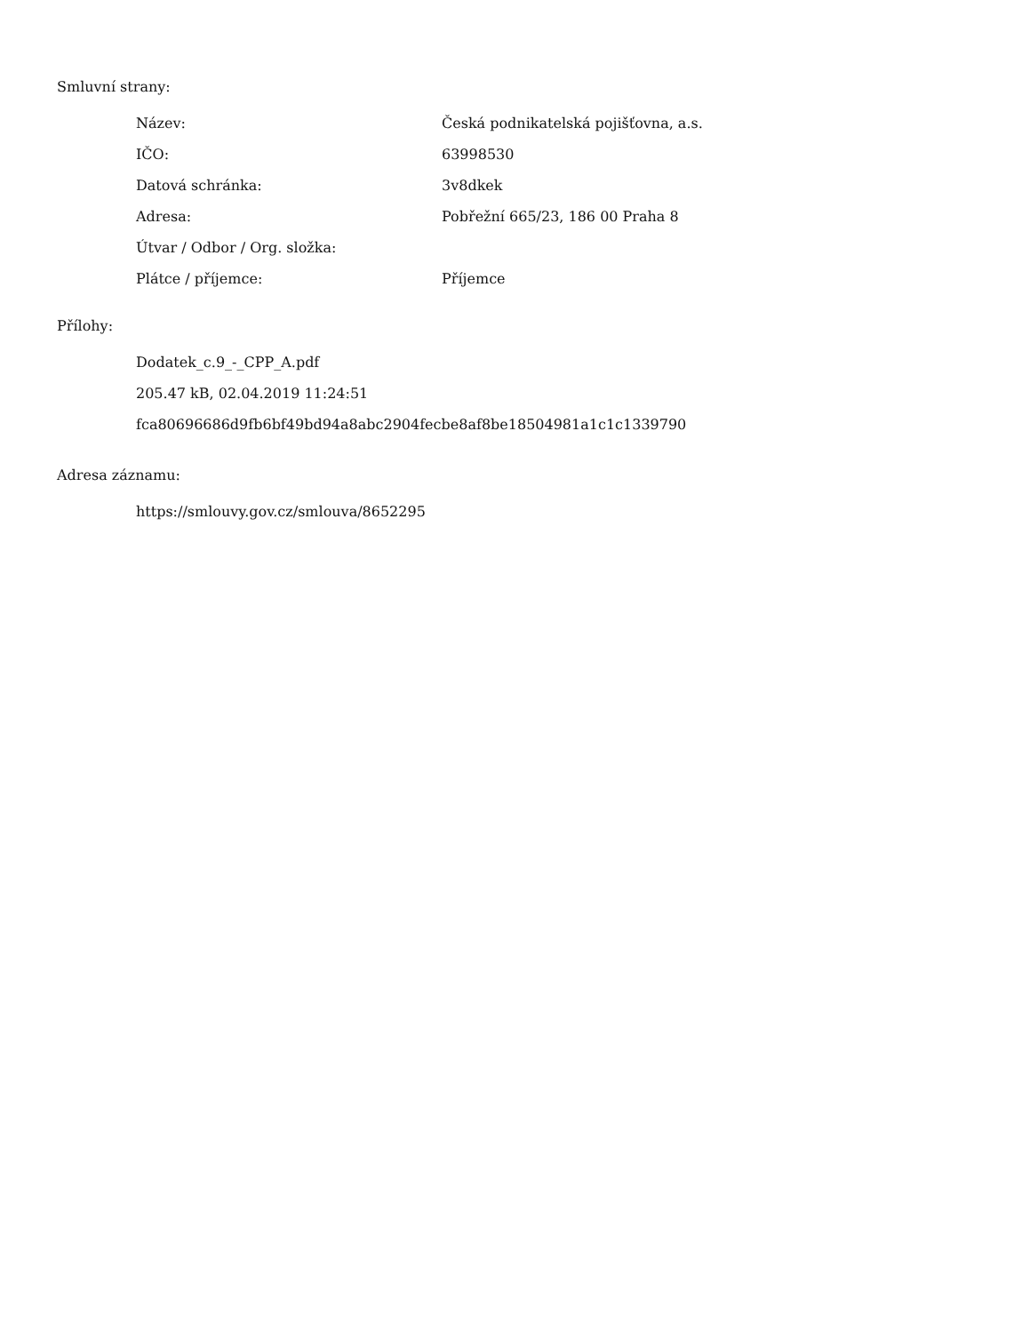Smluvní strany:
| Název: | Česká podnikatelská pojišťovna, a.s. |
| IČO: | 63998530 |
| Datová schránka: | 3v8dkek |
| Adresa: | Pobřežní 665/23, 186 00 Praha 8 |
| Útvar / Odbor / Org. složka: | |
| Plátce / příjemce: | Příjemce |
Přílohy:
Dodatek_c.9_-_CPP_A.pdf
205.47 kB, 02.04.2019 11:24:51
fca80696686d9fb6bf49bd94a8abc2904fecbe8af8be18504981a1c1c1339790
Adresa záznamu:
https://smlouvy.gov.cz/smlouva/8652295